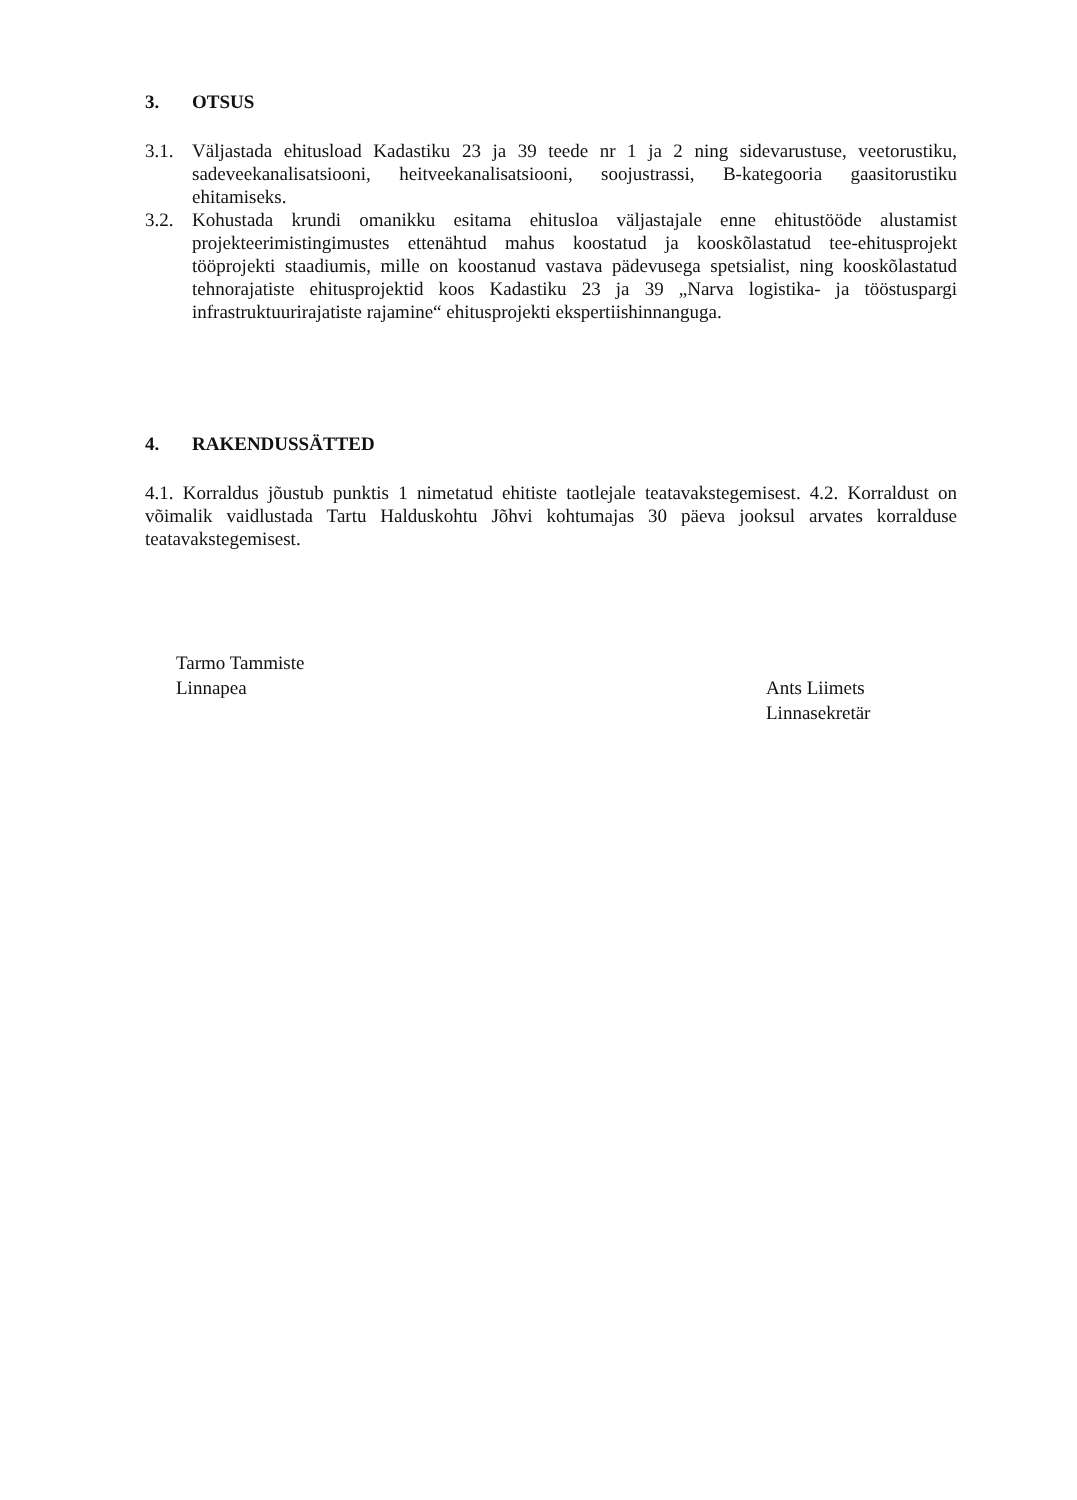3. OTSUS
3.1. Väljastada ehitusload Kadastiku 23 ja 39 teede nr 1 ja 2 ning sidevarustuse, veetorustiku, sadeveekanalisatsiooni, heitveekanalisatsiooni, soojustrassi, B-kategooria gaasitorustiku ehitamiseks.
3.2. Kohustada krundi omanikku esitama ehitusloa väljastajale enne ehitustööde alustamist projekteerimistingimustes ettenähtud mahus koostatud ja kooskõlastatud tee-ehitusprojekt tööprojekti staadiumis, mille on koostanud vastava pädevusega spetsialist, ning kooskõlastatud tehnorajatiste ehitusprojektid koos Kadastiku 23 ja 39 „Narva logistika- ja tööstuspargi infrastruktuurirajatiste rajamine“ ehitusprojekti ekspertiishinnanguga.
4. RAKENDUSSÄTTED
4.1. Korraldus jõustub punktis 1 nimetatud ehitiste taotlejale teatavakstegemisest. 4.2. Korraldust on võimalik vaidlustada Tartu Halduskohtu Jõhvi kohtumajas 30 päeva jooksul arvates korralduse teatavakstegemisest.
Tarmo Tammiste
Linnapea
Ants Liimets
Linnasekretär